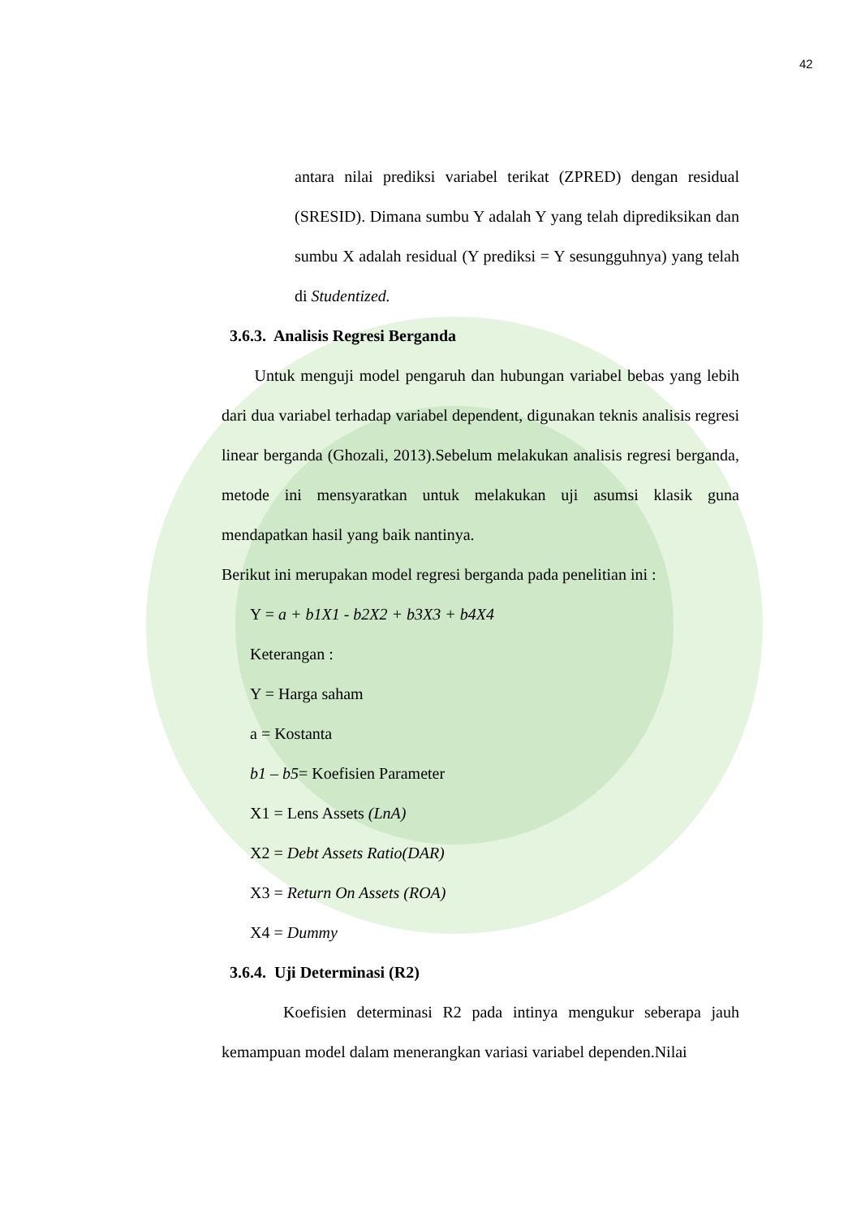42
antara nilai prediksi variabel terikat (ZPRED) dengan residual (SRESID). Dimana sumbu Y adalah Y yang telah diprediksikan dan sumbu X adalah residual (Y prediksi = Y sesungguhnya) yang telah di Studentized.
3.6.3. Analisis Regresi Berganda
Untuk menguji model pengaruh dan hubungan variabel bebas yang lebih dari dua variabel terhadap variabel dependent, digunakan teknis analisis regresi linear berganda (Ghozali, 2013).Sebelum melakukan analisis regresi berganda, metode ini mensyaratkan untuk melakukan uji asumsi klasik guna mendapatkan hasil yang baik nantinya.
Berikut ini merupakan model regresi berganda pada penelitian ini :
Y = a + b1X1 - b2X2 + b3X3 + b4X4
Keterangan :
Y = Harga saham
a = Kostanta
b1 – b5= Koefisien Parameter
X1 = Lens Assets (LnA)
X2 = Debt Assets Ratio(DAR)
X3 = Return On Assets (ROA)
X4 = Dummy
3.6.4. Uji Determinasi (R2)
Koefisien determinasi R2 pada intinya mengukur seberapa jauh kemampuan model dalam menerangkan variasi variabel dependen.Nilai